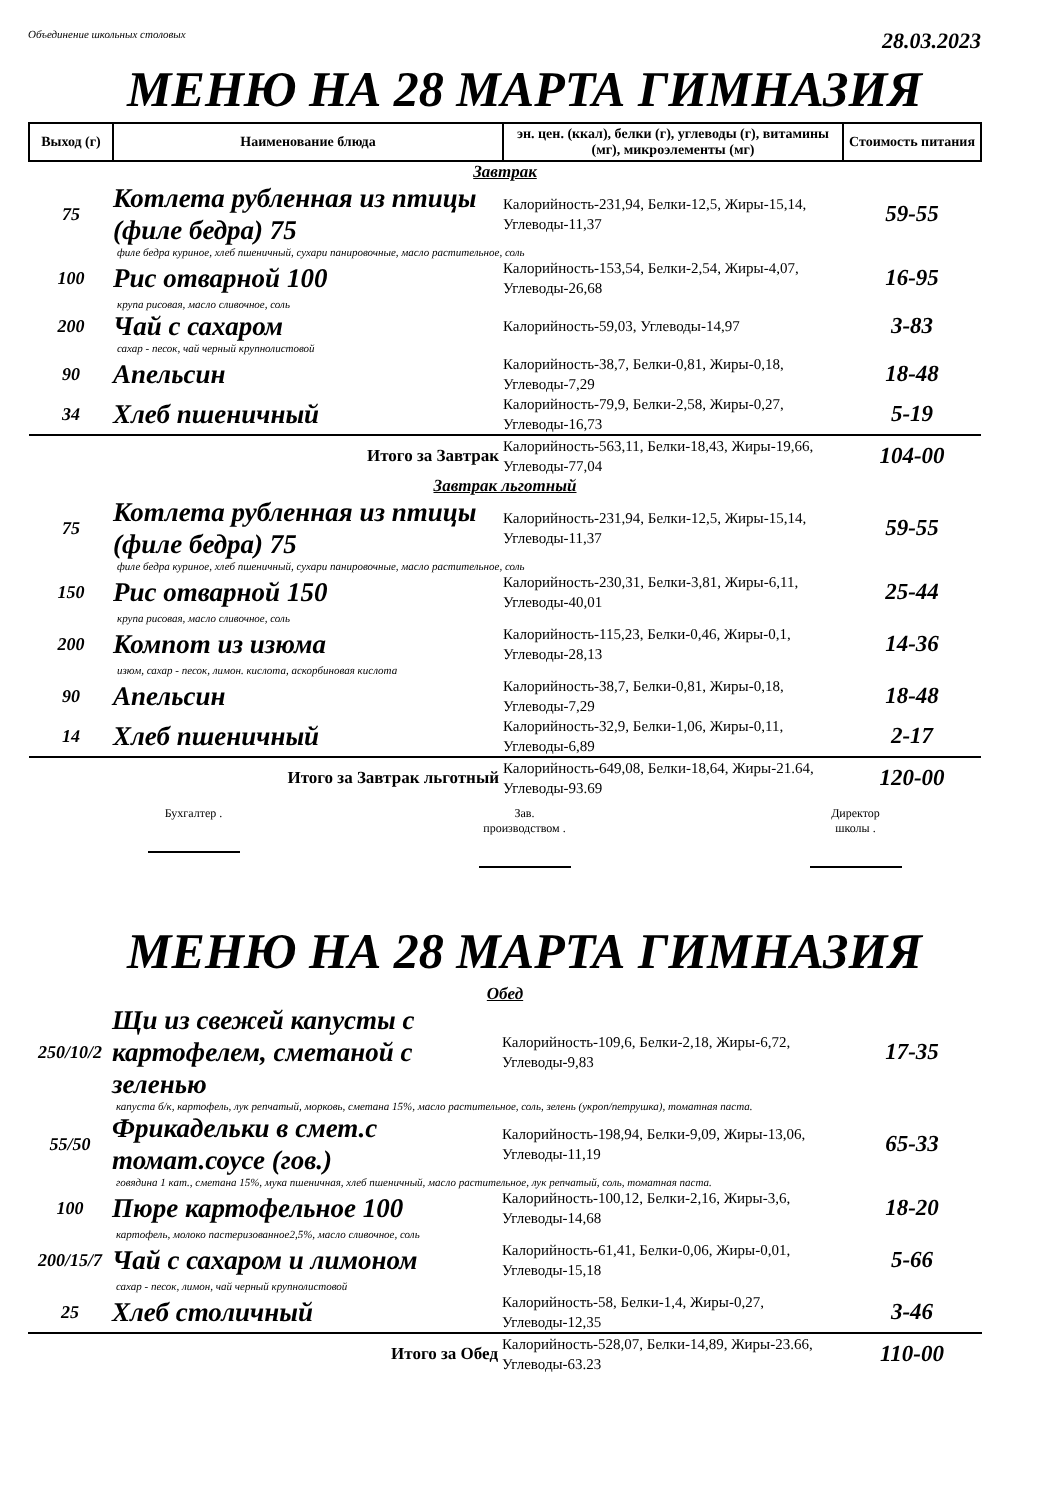Объединение школьных столовых 28.03.2023
МЕНЮ НА 28 МАРТА ГИМНАЗИЯ
| Выход (г) | Наименование блюда | эн. цен. (ккал), белки (г), углеводы (г), витамины (мг), микроэлементы (мг) | Стоимость питания |
| --- | --- | --- | --- |
| Завтрак | | | |
| 75 | Котлета рубленная из птицы (филе бедра) 75 | Калорийность-231,94, Белки-12,5, Жиры-15,14, Углеводы-11,37 | 59-55 |
| филе бедра куриное, хлеб пшеничный, сухари панировочные, масло растительное, соль | | | |
| 100 | Рис отварной 100 | Калорийность-153,54, Белки-2,54, Жиры-4,07, Углеводы-26,68 | 16-95 |
| крупа рисовая, масло сливочное, соль | | | |
| 200 | Чай с сахаром | Калорийность-59,03, Углеводы-14,97 | 3-83 |
| сахар - песок, чай черный крупнолистовой | | | |
| 90 | Апельсин | Калорийность-38,7, Белки-0,81, Жиры-0,18, Углеводы-7,29 | 18-48 |
| 34 | Хлеб пшеничный | Калорийность-79,9, Белки-2,58, Жиры-0,27, Углеводы-16,73 | 5-19 |
| Итого за Завтрак | | Калорийность-563,11, Белки-18,43, Жиры-19,66, Углеводы-77,04 | 104-00 |
| Завтрак льготный | | | |
| 75 | Котлета рубленная из птицы (филе бедра) 75 | Калорийность-231,94, Белки-12,5, Жиры-15,14, Углеводы-11,37 | 59-55 |
| филе бедра куриное, хлеб пшеничный, сухари панировочные, масло растительное, соль | | | |
| 150 | Рис отварной 150 | Калорийность-230,31, Белки-3,81, Жиры-6,11, Углеводы-40,01 | 25-44 |
| крупа рисовая, масло сливочное, соль | | | |
| 200 | Компот из изюма | Калорийность-115,23, Белки-0,46, Жиры-0,1, Углеводы-28,13 | 14-36 |
| изюм, сахар - песок, лимон. кислота, аскорбиновая кислота | | | |
| 90 | Апельсин | Калорийность-38,7, Белки-0,81, Жиры-0,18, Углеводы-7,29 | 18-48 |
| 14 | Хлеб пшеничный | Калорийность-32,9, Белки-1,06, Жиры-0,11, Углеводы-6,89 | 2-17 |
| Итого за Завтрак льготный | | Калорийность-649,08, Белки-18,64, Жиры-21.64, Углеводы-93.69 | 120-00 |
Бухгалтер .
Зав.
производством .
Директор
школы .
МЕНЮ НА 28 МАРТА ГИМНАЗИЯ
| Обед | | | |
| 250/10/2 | Щи из свежей капусты с картофелем, сметаной с зеленью | Калорийность-109,6, Белки-2,18, Жиры-6,72, Углеводы-9,83 | 17-35 |
| капуста б/к, картофель, лук репчатый, морковь, сметана 15%, масло растительное, соль, зелень (укроп/петрушка), томатная паста. | | | |
| 55/50 | Фрикадельки в смет.с томат.соусе (гов.) | Калорийность-198,94, Белки-9,09, Жиры-13,06, Углеводы-11,19 | 65-33 |
| говядина 1 кат., сметана 15%, мука пшеничная, хлеб пшеничный, масло растительное, лук репчатый, соль, томатная паста. | | | |
| 100 | Пюре картофельное 100 | Калорийность-100,12, Белки-2,16, Жиры-3,6, Углеводы-14,68 | 18-20 |
| картофель, молоко пастеризованное2,5%, масло сливочное, соль | | | |
| 200/15/7 | Чай с сахаром и лимоном | Калорийность-61,41, Белки-0,06, Жиры-0,01, Углеводы-15,18 | 5-66 |
| сахар - песок, лимон, чай черный крупнолистовой | | | |
| 25 | Хлеб столичный | Калорийность-58, Белки-1,4, Жиры-0,27, Углеводы-12,35 | 3-46 |
| Итого за Обед | | Калорийность-528,07, Белки-14,89, Жиры-23.66, Углеводы-63.23 | 110-00 |